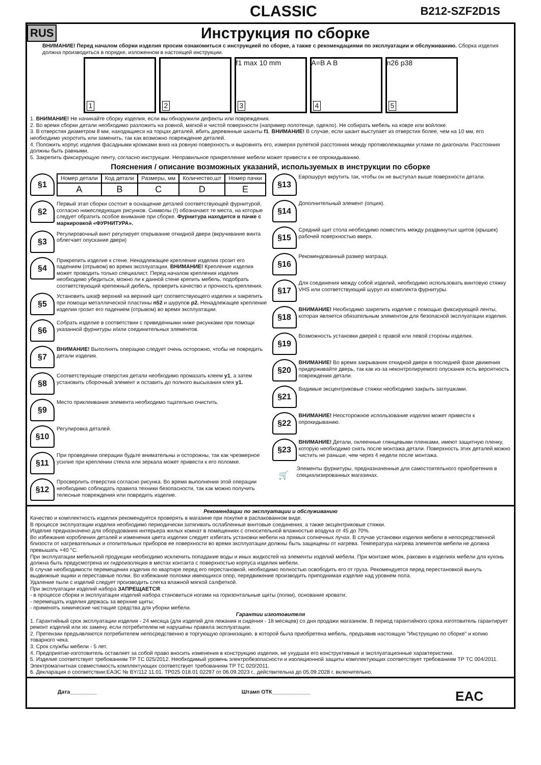CLASSIC
B212-SZF2D1S
RUS
Инструкция по сборке
ВНИМАНИЕ! Перед началом сборки изделия просим ознакомиться с инструкцией по сборке, а также с рекомендациями по эксплуатации и обслуживанию. Сборка изделия должна производиться в порядке, изложенном в настоящей инструкции.
1
2
f1 max 10 mm
3
A=B A B
4
n26 p38
5
1. ВНИМАНИЕ! Не начинайте сборку изделия, если вы обнаружили дефекты или повреждения.
2. Во время сборки детали необходимо разложить на ровной, мягкой и чистой поверхности (например полотенце, одеяло). Не собирать мебель на ковре или войлоке.
3. В отверстия диаметром 8 мм, находящиеся на торцах деталей, вбить деревянные шканты f1. ВНИМАНИЕ! В случае, если шкант выступает из отверстия более, чем на 10 мм, его необходимо укоротить или заменить, так как возможно повреждение деталей.
4. Положить корпус изделия фасадными кромками вниз на ровную поверхность и выровнять его, измеряя рулеткой расстояния между противолежащими углами по диагонали. Расстояния должны быть равными.
5. Закрепить фиксирующую ленту, согласно инструкции. Неправильное прикрепление мебели может привести к ее опрокидыванию.
Пояснения / описание возможных указаний, используемых в инструкции по сборке
§1
| Номер детали | Код детали | Размеры, мм | Количество,шт | Номер пачки |
| --- | --- | --- | --- | --- |
| A | B | C | D | E |
§2
Первый этап сборки состоит в оснащение деталей соответствующей фурнитурой, согласно нижеследующих рисунков. Символы (!) обозначают те места, на которые следует обратить особое внимание при сборке. Фурнитура находится в пачке с маркировкой «ФУРНИТУРА».
§3
Регулировочный винт регулирует открывание откидной двери (вкручивание винта облегчает опускание двери)
§4
Прикрепить изделие к стене. Ненадлежащее крепление изделия грозит его падением (отрывом) во время эксплуатации. ВНИМАНИЕ! Крепление изделия может проводить только специалист. Перед началом крепления изделия необходимо убедиться, можно ли к данной стене крепить мебель, подобрать соответствующий крепежный дюбель, проверить качество и прочность крепления.
§5
Установить шкаф верхний на верхний щит соответствующего изделия и закрепить при помощи металлической пластины n52 и шурупов p2. Ненадлежащее крепление изделия грозит его падением (отрывом) во время эксплуатации.
§6
Собрать изделие в соответствии с приведенными ниже рисунками при помощи указанной фурнитуры и/или соединительных элементов.
§7
ВНИМАНИЕ! Выполнять операцию следует очень осторожно, чтобы не повредить детали изделия.
§8
Соответствующие отверстия детали необходимо промазать клеем y1, а затем установить сборочный элемент и оставить до полного высыхания клея y1.
§9
Место приклеивания элемента необходимо тщательно очистить.
§10
Регулировка деталей.
§11
При проведении операции будьте внимательны и осторожны, так как чрезмерное усилие при креплении стекла или зеркала может привести к его поломке.
§12
Просверлить отверстия согласно рисунка. Во время выполнения этой операции необходимо соблюдать правила техники безопасности, так как можно получить телесные повреждения или повредить изделие.
§13
Еврошуруп вкрутить так, чтобы он не выступал выше поверхности детали.
§14
Дополнительный элемент (опция).
§15
Средний щит стола необходимо поместить между раздвинутых щитов (крышек) рабочей поверхностью вверх.
§16
Рекомендованный размер матраца.
§17
Для соединения между собой изделий, необходимо использовать винтовую стяжку VHS или соответствующий шуруп из комплекта фурнитуры.
§18
ВНИМАНИЕ! Необходимо закрепить изделие с помощью фиксирующей ленты, которая является обязательным элементом для безопасной эксплуатации изделия.
§19
Возможность установки дверей с правой или левой стороны изделия.
§20
ВНИМАНИЕ! Во время закрывания откидной двери в последней фазе движения придерживайте дверь, так как из-за неконтролируемого опускания есть вероятность повреждения детали.
§21
Видимые эксцентриковые стяжки необходимо закрыть заглушками.
§22
ВНИМАНИЕ! Неосторожное использование изделия может привести к опрокидыванию.
§23
ВНИМАНИЕ! Детали, оклеенные глянцевыми пленками, имеют защитную пленку, которую необходимо снять после монтажа детали. Поверхность этих деталей можно чистить не раньше, чем через 4 недели после монтажа.
🛒
Элементы фурнитуры, предназначенные для самостоятельного приобретения в специализированных магазинах.
Рекомендации по эксплуатации и обслуживанию
Качество и комплектность изделия рекомендуется проверять в магазине при покупке в распакованном виде.
В процессе эксплуатации изделия необходимо периодически затягивать ослабленные винтовые соединения, а также эксцентриковые стяжки.
Изделие предназначено для оборудования интерьера жилых комнат в помещениях с относительной влажностью воздуха от 45 до 70%.
Во избежание коробления деталей и изменения цвета изделия следует избегать установки мебели на прямых солнечных лучах. В случае установки изделия мебели в непосредственной близости от нагревательных и отопительных приборов ее поверхности во время эксплуатации должны быть защищены от нагрева. Температура нагрева элементов мебели не должна превышать +40 °C.
При эксплуатации мебельной продукции необходимо исключить попадание воды и иных жидкостей на элементы изделий мебели. При монтаже моек, раковин в изделиях мебели для кухонь должна быть предусмотрена их гидроизоляция в местах контакта с поверхностью корпуса изделия мебели.
В случае необходимости перемещения изделия по квартире перед его перестановкой, необходимо полностью освободить его от груза. Рекомендуется перед перестановкой вынуть выдвижные ящики и переставные полки. Во избежание поломки имеющихся опор, передвижение производить приподнимая изделие над уровнем пола.
Удаление пыли с изделий следует производить слегка влажной мягкой салфеткой.
При эксплуатации изделий набора ЗАПРЕЩАЕТСЯ:
- в процессе сборки и эксплуатации изделий набора становиться ногами на горизонтальные щиты (полки), основание кровати;
- перемещать изделия держась за верхние щиты;
- применять химические чистящие средства для уборки мебели.
Гарантии изготовителя
1. Гарантийный срок эксплуатации изделия - 24 месяца (для изделий для лежания и сидения - 18 месяцев) со дня продажи магазином. В период гарантийного срока изготовитель гарантирует ремонт изделий или их замену, если потребителем не нарушены правила эксплуатации.
2. Претензии предъявляются потребителем непосредственно в торгующую организацию, в которой была приобретена мебель, предъявив настоящую "Инструкцию по сборке" и копию товарного чека.
3. Срок службы мебели - 5 лет.
4. Предприятие-изготовитель оставляет за собой право вносить изменения в конструкцию изделия, не ухудшая его конструктивные и эксплуатационные характеристики.
5. Изделие соответствует требованиям ТР ТС 025/2012. Необходимый уровень электробезопасности и изоляционной защиты комплектующих соответствует требованиям ТР ТС 004/2011. Электромагнитная совместимость комплектующих соответствует требованиям ТР ТС 020/2011.
6. Декларация о соответствии:ЕАЭС № BY/112 11.01. ТР025 018.01 02297 от 06.09.2023 г., действительна до 05.09.2028 г. включительно.
Дата_________ Штамп ОТК_____________ EAC